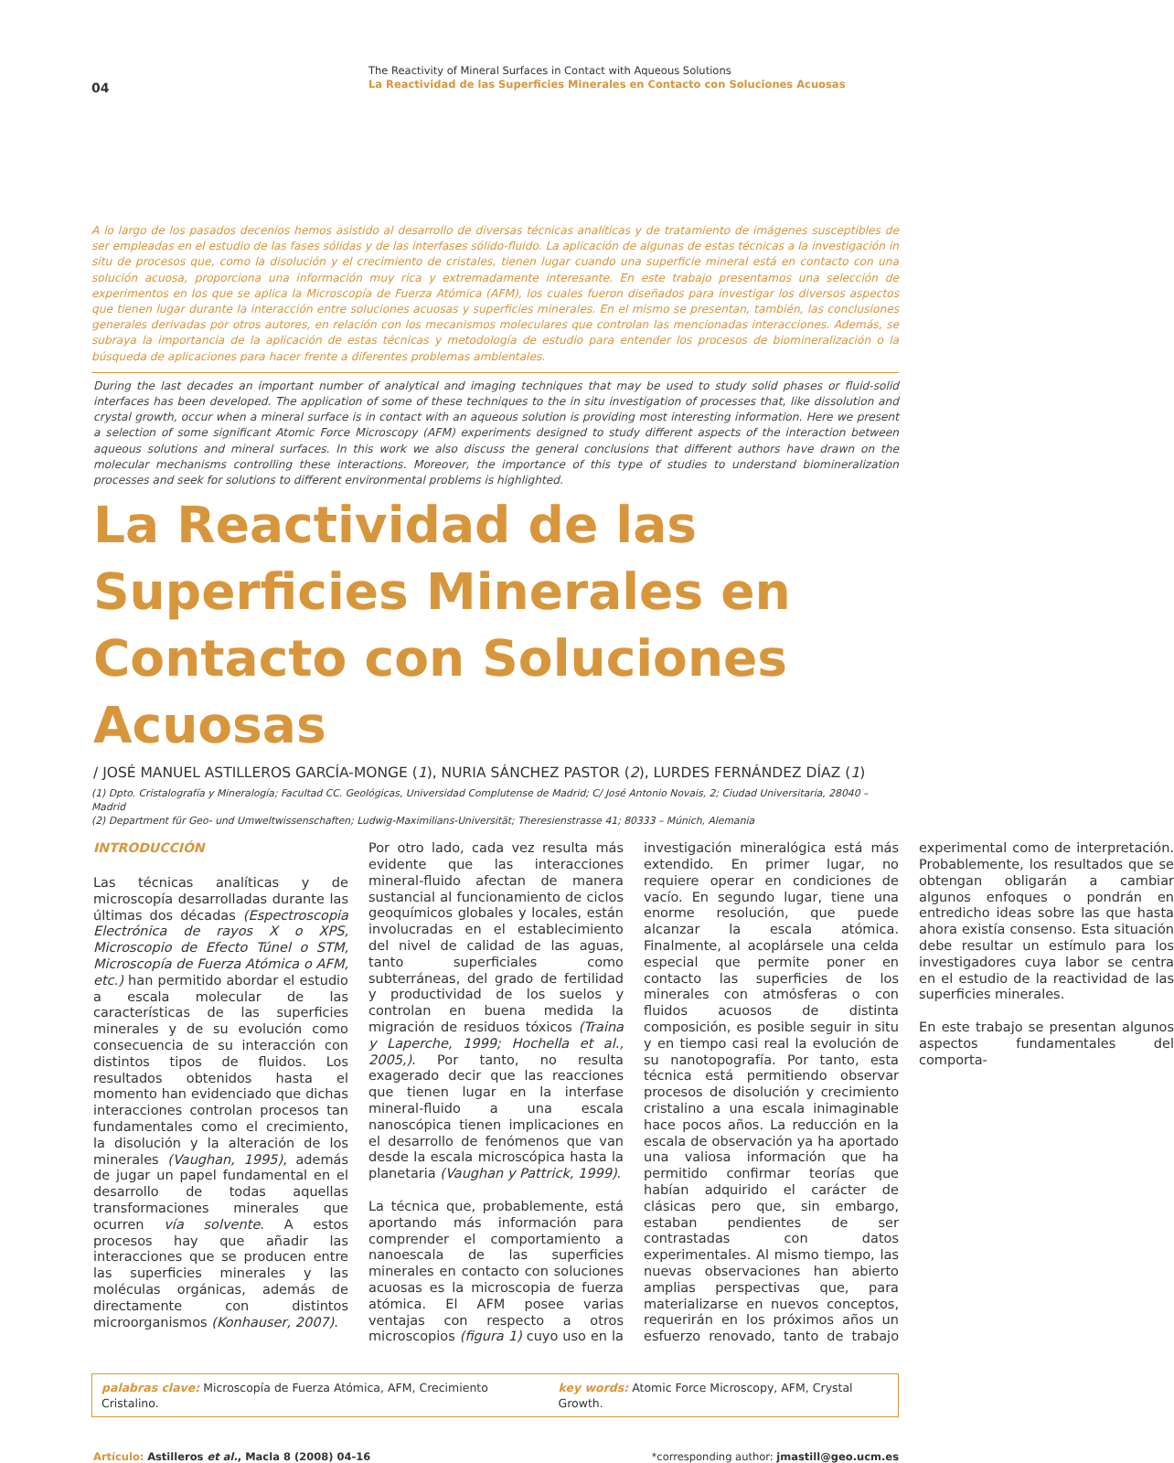04
The Reactivity of Mineral Surfaces in Contact with Aqueous Solutions
La Reactividad de las Superficies Minerales en Contacto con Soluciones Acuosas
A lo largo de los pasados decenios hemos asistido al desarrollo de diversas técnicas analíticas y de tratamiento de imágenes susceptibles de ser empleadas en el estudio de las fases sólidas y de las interfases sólido-fluido. La aplicación de algunas de estas técnicas a la investigación in situ de procesos que, como la disolución y el crecimiento de cristales, tienen lugar cuando una superficie mineral está en contacto con una solución acuosa, proporciona una información muy rica y extremadamente interesante. En este trabajo presentamos una selección de experimentos en los que se aplica la Microscopía de Fuerza Atómica (AFM), los cuales fueron diseñados para investigar los diversos aspectos que tienen lugar durante la interacción entre soluciones acuosas y superficies minerales. En el mismo se presentan, también, las conclusiones generales derivadas por otros autores, en relación con los mecanismos moleculares que controlan las mencionadas interacciones. Además, se subraya la importancia de la aplicación de estas técnicas y metodología de estudio para entender los procesos de biomineralización o la búsqueda de aplicaciones para hacer frente a diferentes problemas ambientales.
During the last decades an important number of analytical and imaging techniques that may be used to study solid phases or fluid-solid interfaces has been developed. The application of some of these techniques to the in situ investigation of processes that, like dissolution and crystal growth, occur when a mineral surface is in contact with an aqueous solution is providing most interesting information. Here we present a selection of some significant Atomic Force Microscopy (AFM) experiments designed to study different aspects of the interaction between aqueous solutions and mineral surfaces. In this work we also discuss the general conclusions that different authors have drawn on the molecular mechanisms controlling these interactions. Moreover, the importance of this type of studies to understand biomineralization processes and seek for solutions to different environmental problems is highlighted.
La Reactividad de las Superficies Minerales en Contacto con Soluciones Acuosas
/ JOSÉ MANUEL ASTILLEROS GARCÍA-MONGE (1), NURIA SÁNCHEZ PASTOR (2), LURDES FERNÁNDEZ DÍAZ (1)
(1) Dpto. Cristalografía y Mineralogía; Facultad CC. Geológicas, Universidad Complutense de Madrid; C/ José Antonio Novais, 2; Ciudad Universitaria, 28040 – Madrid
(2) Department für Geo- und Umweltwissenschaften; Ludwig-Maximilians-Universität; Theresienstrasse 41; 80333 – Múnich, Alemania
INTRODUCCIÓN
Las técnicas analíticas y de microscopía desarrolladas durante las últimas dos décadas (Espectroscopia Electrónica de rayos X o XPS, Microscopio de Efecto Túnel o STM, Microscopía de Fuerza Atómica o AFM, etc.) han permitido abordar el estudio a escala molecular de las características de las superficies minerales y de su evolución como consecuencia de su interacción con distintos tipos de fluidos. Los resultados obtenidos hasta el momento han evidenciado que dichas interacciones controlan procesos tan fundamentales como el crecimiento, la disolución y la alteración de los minerales (Vaughan, 1995), además de jugar un papel fundamental en el desarrollo de todas aquellas transformaciones minerales que ocurren vía solvente. A estos procesos hay que añadir las interacciones que se producen entre las superficies minerales y las moléculas orgánicas, además de directamente con distintos microorganismos (Konhauser, 2007).
Por otro lado, cada vez resulta más evidente que las interacciones mineral-fluido afectan de manera sustancial al funcionamiento de ciclos geoquímicos globales y locales, están involucradas en el establecimiento del nivel de calidad de las aguas, tanto superficiales como subterráneas, del grado de fertilidad y productividad de los suelos y controlan en buena medida la migración de residuos tóxicos (Traina y Laperche, 1999; Hochella et al., 2005,). Por tanto, no resulta exagerado decir que las reacciones que tienen lugar en la interfase mineral-fluido a una escala nanoscópica tienen implicaciones en el desarrollo de fenómenos que van desde la escala microscópica hasta la planetaria (Vaughan y Pattrick, 1999).
La técnica que, probablemente, está aportando más información para comprender el comportamiento a nanoescala de las superficies minerales en contacto con soluciones acuosas es la microscopia de fuerza atómica. El AFM posee varias ventajas con respecto a otros microscopios (figura 1) cuyo uso en la investigación mineralógica está más extendido. En primer lugar, no requiere operar en condiciones de vacío. En segundo lugar, tiene una enorme resolución, que puede alcanzar la escala atómica. Finalmente, al acoplársele una celda especial que permite poner en contacto las superficies de los minerales con atmósferas o con fluidos acuosos de distinta composición, es posible seguir in situ y en tiempo casi real la evolución de su nanotopografía. Por tanto, esta técnica está permitiendo observar procesos de disolución y crecimiento cristalino a una escala inimaginable hace pocos años. La reducción en la escala de observación ya ha aportado una valiosa información que ha permitido confirmar teorías que habían adquirido el carácter de clásicas pero que, sin embargo, estaban pendientes de ser contrastadas con datos experimentales. Al mismo tiempo, las nuevas observaciones han abierto amplias perspectivas que, para materializarse en nuevos conceptos, requerirán en los próximos años un esfuerzo renovado, tanto de trabajo experimental como de interpretación. Probablemente, los resultados que se obtengan obligarán a cambiar algunos enfoques o pondrán en entredicho ideas sobre las que hasta ahora existía consenso. Esta situación debe resultar un estímulo para los investigadores cuya labor se centra en el estudio de la reactividad de las superficies minerales.
En este trabajo se presentan algunos aspectos fundamentales del comporta-
palabras clave: Microscopía de Fuerza Atómica, AFM, Crecimiento Cristalino.
key words: Atomic Force Microscopy, AFM, Crystal Growth.
Artículo: Astilleros et al., Macla 8 (2008) 04-16
*corresponding author: jmastill@geo.ucm.es